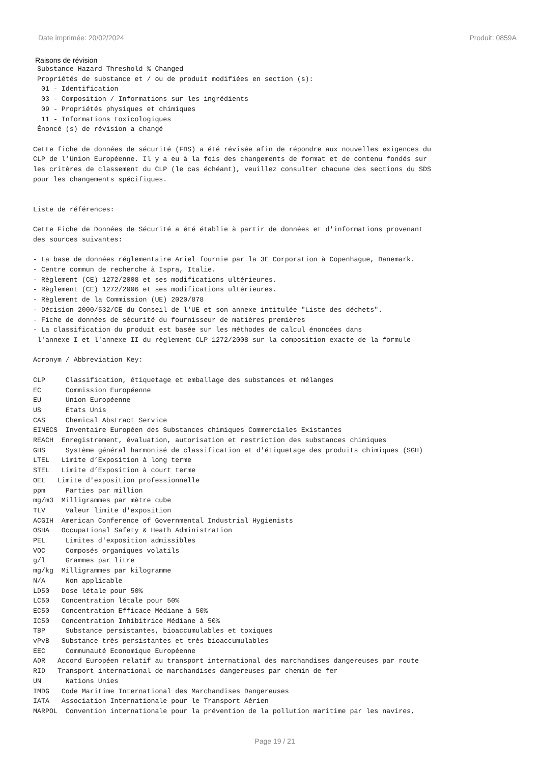Date imprimée: 20/02/2024 Produit: 0859A
Raisons de révision
 Substance Hazard Threshold % Changed
 Propriétés de substance et / ou de produit modifiées en section (s):
  01 - Identification
  03 - Composition / Informations sur les ingrédients
  09 - Propriétés physiques et chimiques
  11 - Informations toxicologiques
 Énoncé (s) de révision a changé

Cette fiche de données de sécurité (FDS) a été révisée afin de répondre aux nouvelles exigences du
CLP de l’Union Européenne. Il y a eu à la fois des changements de format et de contenu fondés sur
les critères de classement du CLP (le cas échéant), veuillez consulter chacune des sections du SDS
pour les changements spécifiques.


Liste de références:

Cette Fiche de Données de Sécurité a été établie à partir de données et d'informations provenant
des sources suivantes:

- La base de données réglementaire Ariel fournie par la 3E Corporation à Copenhague, Danemark.
- Centre commun de recherche à Ispra, Italie.
- Règlement (CE) 1272/2008 et ses modifications ultérieures.
- Règlement (CE) 1272/2006 et ses modifications ultérieures.
- Règlement de la Commission (UE) 2020/878
- Décision 2000/532/CE du Conseil de l'UE et son annexe intitulée "Liste des déchets".
- Fiche de données de sécurité du fournisseur de matières premières
- La classification du produit est basée sur les méthodes de calcul énoncées dans
 l'annexe I et l'annexe II du règlement CLP 1272/2008 sur la composition exacte de la formule

Acronym / Abbreviation Key:

CLP     Classification, étiquetage et emballage des substances et mélanges
EC      Commission Européenne
EU      Union Européenne
US      Etats Unis
CAS     Chemical Abstract Service
EINECS  Inventaire Européen des Substances chimiques Commerciales Existantes
REACH  Enregistrement, évaluation, autorisation et restriction des substances chimiques
GHS     Système général harmonisé de classification et d'étiquetage des produits chimiques (SGH)
LTEL   Limite d’Exposition à long terme
STEL   Limite d’Exposition à court terme
OEL   Limite d'exposition professionnelle
ppm     Parties par million
mg/m3  Milligrammes par mètre cube
TLV     Valeur limite d'exposition
ACGIH  American Conference of Governmental Industrial Hygienists
OSHA   Occupational Safety & Heath Administration
PEL     Limites d'exposition admissibles
VOC     Composés organiques volatils
g/l     Grammes par litre
mg/kg  Milligrammes par kilogramme
N/A     Non applicable
LD50   Dose létale pour 50%
LC50   Concentration létale pour 50%
EC50   Concentration Efficace Médiane à 50%
IC50   Concentration Inhibitrice Médiane à 50%
TBP     Substance persistantes, bioaccumulables et toxiques
vPvB   Substance très persistantes et très bioaccumulables
EEC     Communauté Economique Européenne
ADR   Accord Européen relatif au transport international des marchandises dangereuses par route
RID   Transport international de marchandises dangereuses par chemin de fer
UN      Nations Unies
IMDG   Code Maritime International des Marchandises Dangereuses
IATA   Association Internationale pour le Transport Aérien
MARPOL  Convention internationale pour la prévention de la pollution maritime par les navires,
Page 19 / 21